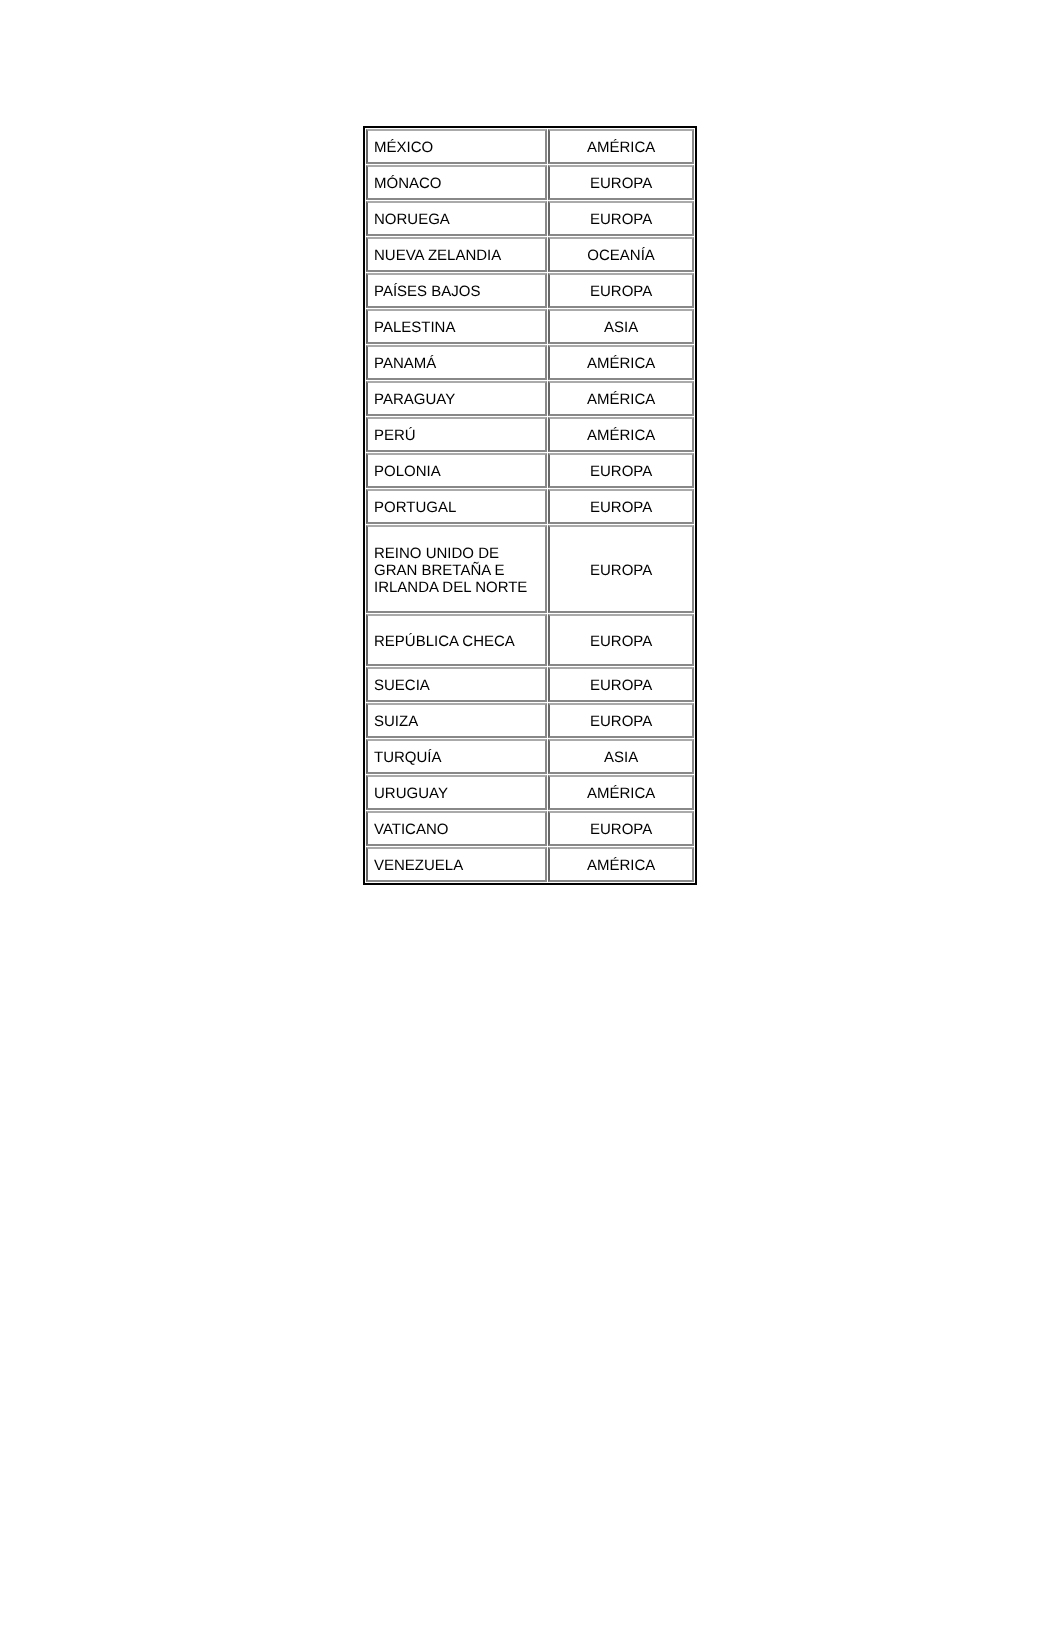| MÉXICO | AMÉRICA |
| MÓNACO | EUROPA |
| NORUEGA | EUROPA |
| NUEVA ZELANDIA | OCEANÍA |
| PAÍSES BAJOS | EUROPA |
| PALESTINA | ASIA |
| PANAMÁ | AMÉRICA |
| PARAGUAY | AMÉRICA |
| PERÚ | AMÉRICA |
| POLONIA | EUROPA |
| PORTUGAL | EUROPA |
| REINO UNIDO DE GRAN BRETAÑA E IRLANDA DEL NORTE | EUROPA |
| REPÚBLICA CHECA | EUROPA |
| SUECIA | EUROPA |
| SUIZA | EUROPA |
| TURQUÍA | ASIA |
| URUGUAY | AMÉRICA |
| VATICANO | EUROPA |
| VENEZUELA | AMÉRICA |